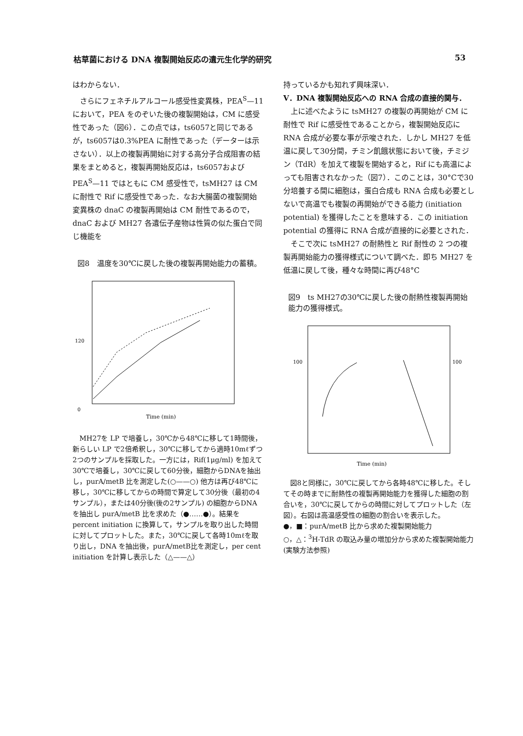枯草菌における DNA 複製開始反応の遺元生化学的研究 53
はわからない．
　さらにフェネチルアルコール感受性変異株，PEA<sup>S</sup>—11において，PEA をのぞいた後の複製開始は，CM に感受性であった（図6）．この点では，ts6057と同じであるが，ts6057は0.3%PEA に耐性であった（データーは示さない）．以上の複製再開始に対する高分子合成阻害の結果をまとめると，複製再開始反応は，ts6057および PEA<sup>S</sup>—11 ではともに CM 感受性で，tsMH27 は CM に耐性で Rif に感受性であった．なお大腸菌の複製開始変異株の dnaC の複製再開始は CM 耐性であるので，dnaC および MH27 各遺伝子産物は性質の似た蛋白で同じ機能を
図8　温度を30℃に戻した後の複製再開始能力の蓄積。
120
0
Time (min)
　MH27を LP で培養し，30℃から48℃に移して1時間後，新らしい LP で2倍希釈し，30℃に移してから適時10mℓずつ2つのサンプルを採取した。一方には，Rif(1μg/ml) を加えて30℃で培養し，30℃に戻して60分後，細胞からDNAを抽出し，purA/metB 比を測定した(○——○) 他方は再び48℃に移し，30℃に移してからの時間で算定して30分後（最初の4サンプル），または40分後(後の2サンプル) の細胞からDNAを抽出し purA/metB 比を求めた（●……●）。結果をpercent initiation に換算して，サンプルを取り出した時間に対してプロットした。また，30℃に戻して各時10mℓを取り出し，DNA を抽出後，purA/metB比を測定し，per cent initiation を計算し表示した（△——△）
持っているかも知れず興味深い．
V．DNA 複製開始反応への RNA 合成の直接的関与．
　上に述べたように tsMH27 の複製の再開始が CM に耐性で Rif に感受性であることから，複製開始反応に RNA 合成が必要な事が示唆された．しかし MH27 を低温に戻して30分間，チミン飢餓状態において後，チミジン（TdR）を加えて複製を開始すると，Rif にも高温によっても阻害されなかった（図7）．このことは，30°Cで30分培養する間に細胞は，蛋白合成も RNA 合成も必要としないで高温でも複製の再開始ができる能力 (initiation potential) を獲得したことを意味する．この initiation potential の獲得に RNA 合成が直接的に必要とされた．
　そこで次に tsMH27 の耐熱性と Rif 耐性の 2 つの複製再開始能力の獲得様式について調べた．即ち MH27 を低温に戻して後，種々な時間に再び48°C
図9　ts MH27の30℃に戻した後の耐熱性複製再開始能力の獲得様式。
100
100
Time (min)
　図8と同様に，30℃に戻してから各時48℃に移した。そしてその時までに耐熱性の複製再開始能力を獲得した細胞の割合いを，30℃に戻してからの時間に対してプロットした（左図）。右図は高温感受性の細胞の割合いを表示した。
●，■：purA/metB 比から求めた複製開始能力
○，△：<sup>3</sup>H-TdR の取込み量の増加分から求めた複製開始能力(実験方法参照)